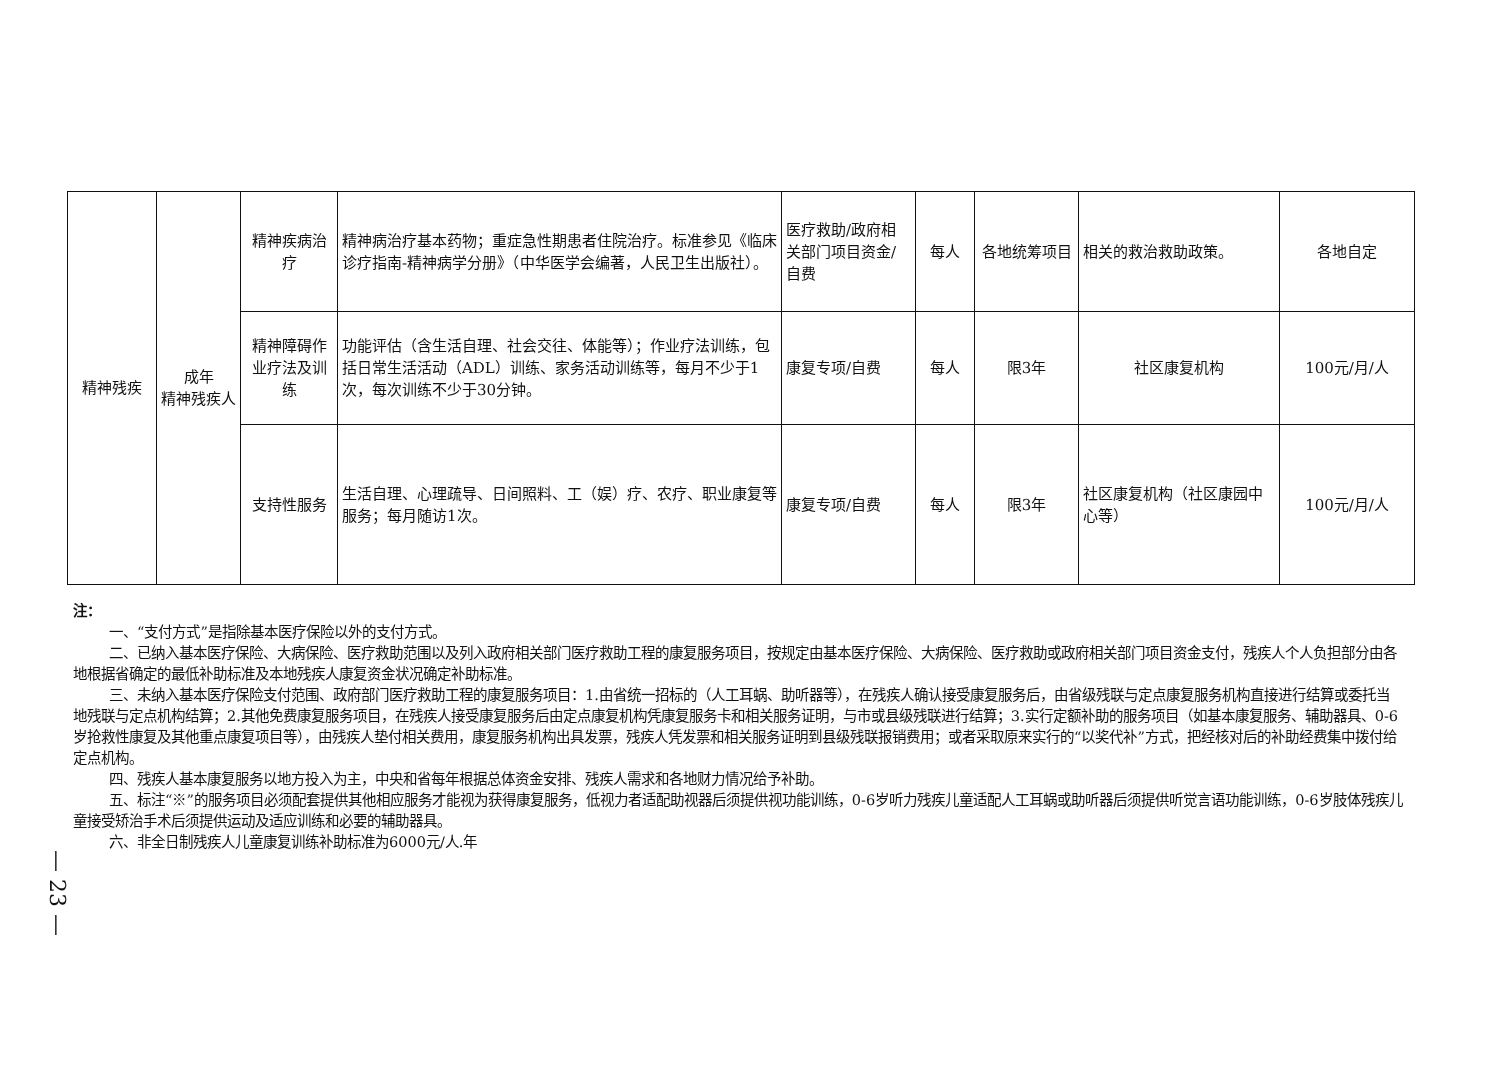| 精神残疾 | 成年 精神残疾人 | 精神疾病治疗 | 精神病治疗基本药物；重症急性期患者住院治疗。标准参见《临床诊疗指南-精神病学分册》（中华医学会编著，人民卫生出版社）。 | 医疗救助/政府相关部门项目资金/自费 | 每人 | 各地统筹项目 | 相关的救治救助政策。 | 各地自定 |
| | | 精神障碍作业疗法及训练 | 功能评估（含生活自理、社会交往、体能等）；作业疗法训练，包括日常生活活动（ADL）训练、家务活动训练等，每月不少于1次，每次训练不少于30分钟。 | 康复专项/自费 | 每人 | 限3年 | 社区康复机构 | 100元/月/人 |
| | | 支持性服务 | 生活自理、心理疏导、日间照料、工（娱）疗、农疗、职业康复等服务；每月随访1次。 | 康复专项/自费 | 每人 | 限3年 | 社区康复机构（社区康园中心等） | 100元/月/人 |
注：
一、“支付方式”是指除基本医疗保险以外的支付方式。
二、已纳入基本医疗保险、大病保险、医疗救助范围以及列入政府相关部门医疗救助工程的康复服务项目，按规定由基本医疗保险、大病保险、医疗救助或政府相关部门项目资金支付，残疾人个人负担部分由各地根据省确定的最低补助标准及本地残疾人康复资金状况确定补助标准。
三、未纳入基本医疗保险支付范围、政府部门医疗救助工程的康复服务项目：1.由省统一招标的（人工耳蜗、助听器等），在残疾人确认接受康复服务后，由省级残联与定点康复服务机构直接进行结算或委托当地残联与定点机构结算；2.其他免费康复服务项目，在残疾人接受康复服务后由定点康复机构凭康复服务卡和相关服务证明，与市或县级残联进行结算；3.实行定额补助的服务项目（如基本康复服务、辅助器具、0-6岁抢救性康复及其他重点康复项目等），由残疾人垫付相关费用，康复服务机构出具发票，残疾人凭发票和相关服务证明到县级残联报销费用；或者采取原来实行的“以奖代补”方式，把经核对后的补助经费集中拨付给定点机构。
四、残疾人基本康复服务以地方投入为主，中央和省每年根据总体资金安排、残疾人需求和各地财力情况给予补助。
五、标注“※”的服务项目必须配套提供其他相应服务才能视为获得康复服务，低视力者适配助视器后须提供视功能训练，0-6岁听力残疾儿童适配人工耳蜗或助听器后须提供听觉言语功能训练，0-6岁肢体残疾儿童接受矫治手术后须提供运动及适应训练和必要的辅助器具。
六、非全日制残疾人儿童康复训练补助标准为6000元/人.年
— 23 —